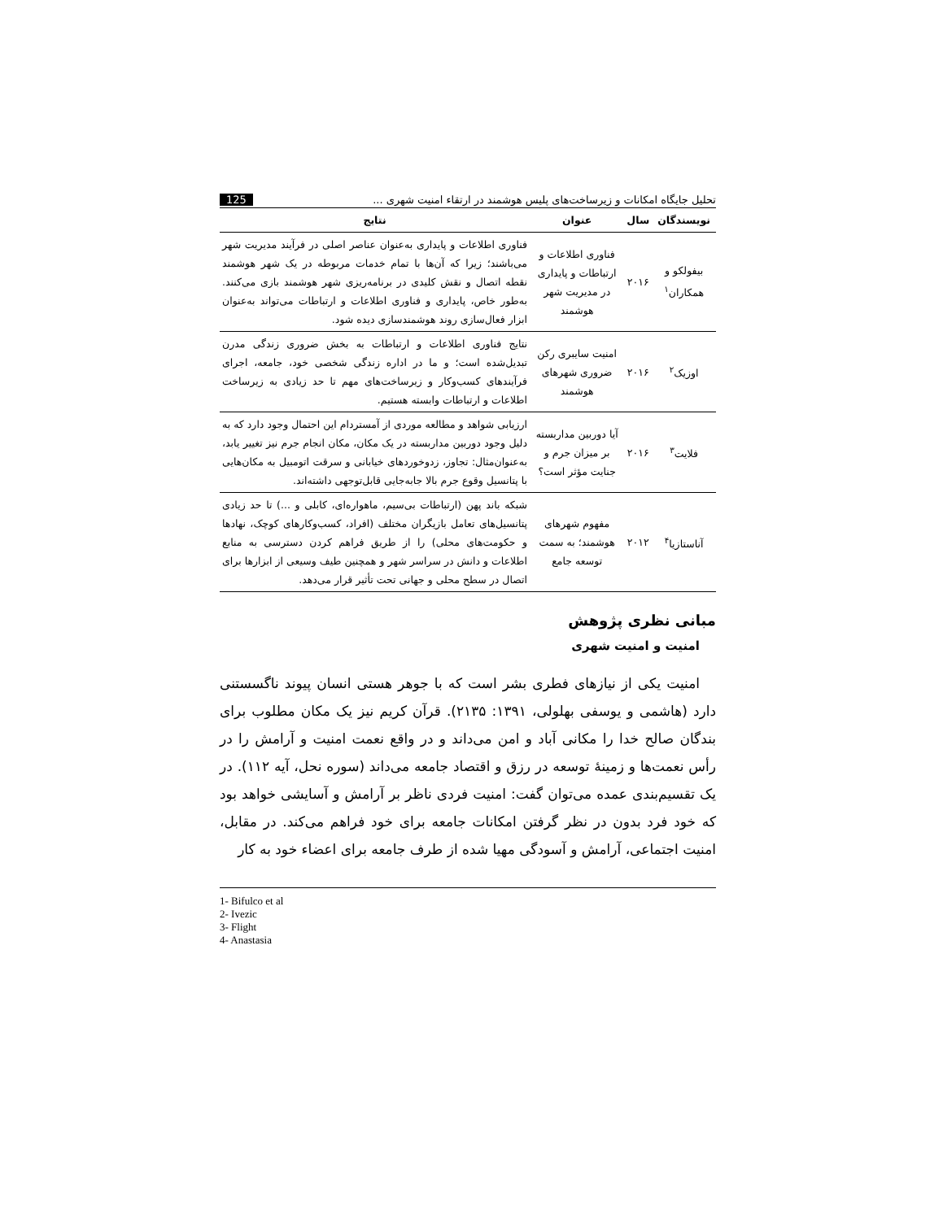تحلیل جایگاه امکانات و زیرساخت‌های پلیس هوشمند در ارتقاء امنیت شهری ... 125
| نویسندگان | سال | عنوان | نتایج |
| --- | --- | --- | --- |
| بیفولکو و همکاران<sup>۱</sup> | ۲۰۱۶ | فناوری اطلاعات و ارتباطات و پایداری در مدیریت شهر هوشمند | فناوری اطلاعات و پایداری به‌عنوان عناصر اصلی در فرآیند مدیریت شهر می‌باشند؛ زیرا که آن‌ها با تمام خدمات مربوطه در یک شهر هوشمند نقطه اتصال و نقش کلیدی در برنامه‌ریزی شهر هوشمند بازی می‌کنند. به‌طور خاص، پایداری و فناوری اطلاعات و ارتباطات می‌تواند به‌عنوان ابزار فعال‌سازی روند هوشمندسازی دیده شود. |
| اوزیک<sup>۲</sup> | ۲۰۱۶ | امنیت سایبری رکن ضروری شهرهای هوشمند | نتایج فناوری اطلاعات و ارتباطات به بخش ضروری زندگی مدرن تبدیل‌شده است؛ و ما در اداره زندگی شخصی خود، جامعه، اجرای فرآیندهای کسب‌وکار و زیرساخت‌های مهم تا حد زیادی به زیرساخت اطلاعات و ارتباطات وابسته هستیم. |
| فلایت<sup>۳</sup> | ۲۰۱۶ | آیا دوربین مداربسته بر میزان جرم و جنایت مؤثر است؟ | ارزیابی شواهد و مطالعه موردی از آمستردام این احتمال وجود دارد که به دلیل وجود دوربین مداربسته در یک مکان، مکان انجام جرم نیز تغییر یابد، به‌عنوان‌مثال: تجاوز، زدوخوردهای خیابانی و سرقت اتومبیل به مکان‌هایی با پتانسیل وقوع جرم بالا جابه‌جایی قابل‌توجهی داشته‌اند. |
| آناستازیا<sup>۴</sup> | ۲۰۱۲ | مفهوم شهرهای هوشمند؛ به سمت توسعه جامع | شبکه باند پهن (ارتباطات بی‌سیم، ماهواره‌ای، کابلی و ...) تا حد زیادی پتانسیل‌های تعامل بازیگران مختلف (افراد، کسب‌وکارهای کوچک، نهادها و حکومت‌های محلی) را از طریق فراهم کردن دسترسی به منابع اطلاعات و دانش در سراسر شهر و همچنین طیف وسیعی از ابزارها برای اتصال در سطح محلی و جهانی تحت تأثیر قرار می‌دهد. |
مبانی نظری پژوهش
امنیت و امنیت شهری
امنیت یکی از نیازهای فطری بشر است که با جوهر هستی انسان پیوند ناگسستنی دارد (هاشمی و یوسفی بهلولی، ۱۳۹۱: ۲۱۳۵). قرآن کریم نیز یک مکان مطلوب برای بندگان صالح خدا را مکانی آباد و امن می‌داند و در واقع نعمت امنیت و آرامش را در رأس نعمت‌ها و زمینهٔ توسعه در رزق و اقتصاد جامعه می‌داند (سوره نحل، آیه ۱۱۲). در یک تقسیم‌بندی عمده می‌توان گفت: امنیت فردی ناظر بر آرامش و آسایشی خواهد بود که خود فرد بدون در نظر گرفتن امکانات جامعه برای خود فراهم می‌کند. در مقابل، امنیت اجتماعی، آرامش و آسودگی مهیا شده از طرف جامعه برای اعضاء خود به کار
1- Bifulco et al
2- Ivezic
3- Flight
4- Anastasia